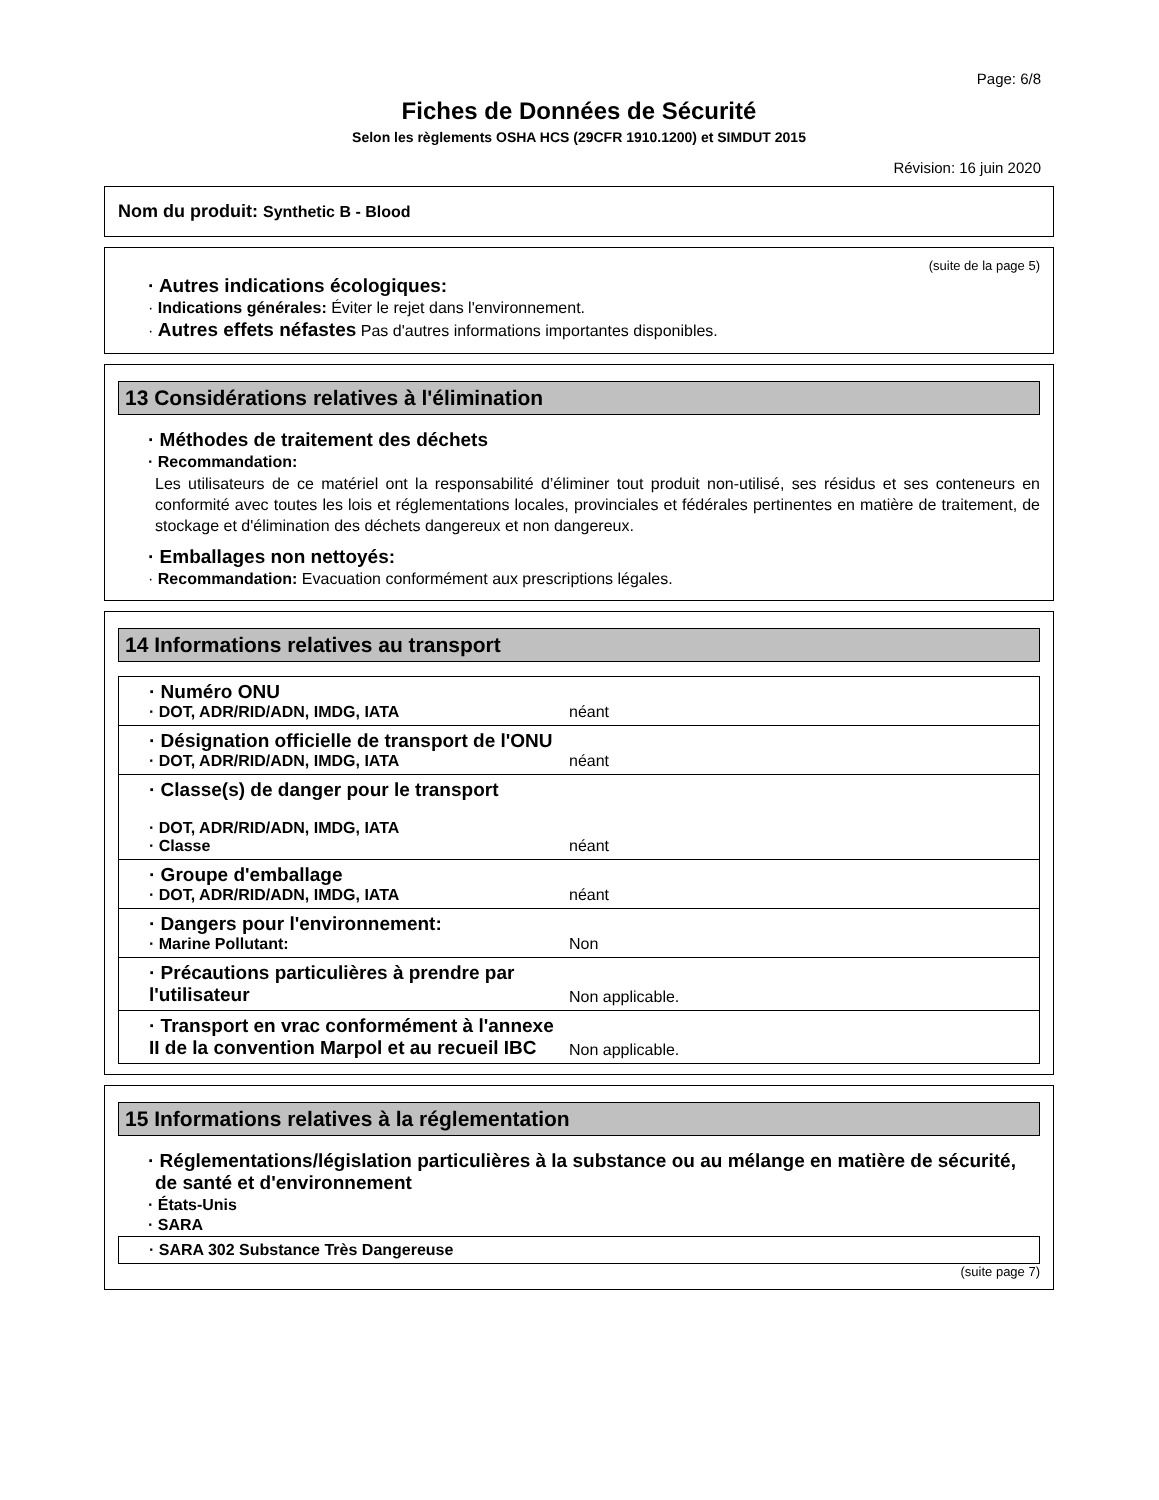Page: 6/8
Fiches de Données de Sécurité
Selon les règlements OSHA HCS (29CFR 1910.1200) et SIMDUT 2015
Révision: 16 juin 2020
Nom du produit: Synthetic B - Blood
(suite de la page 5)
· Autres indications écologiques:
· Indications générales: Éviter le rejet dans l'environnement.
· Autres effets néfastes Pas d'autres informations importantes disponibles.
13 Considérations relatives à l'élimination
· Méthodes de traitement des déchets
· Recommandation:
Les utilisateurs de ce matériel ont la responsabilité d’éliminer tout produit non-utilisé, ses résidus et ses conteneurs en conformité avec toutes les lois et réglementations locales, provinciales et fédérales pertinentes en matière de traitement, de stockage et d'élimination des déchets dangereux et non dangereux.
· Emballages non nettoyés:
· Recommandation: Evacuation conformément aux prescriptions légales.
14 Informations relatives au transport
| · Numéro ONU · DOT, ADR/RID/ADN, IMDG, IATA | néant |
| · Désignation officielle de transport de l'ONU · DOT, ADR/RID/ADN, IMDG, IATA | néant |
| · Classe(s) de danger pour le transport · DOT, ADR/RID/ADN, IMDG, IATA · Classe | néant |
| · Groupe d'emballage · DOT, ADR/RID/ADN, IMDG, IATA | néant |
| · Dangers pour l'environnement: · Marine Pollutant: | Non |
| · Précautions particulières à prendre par l'utilisateur | Non applicable. |
| · Transport en vrac conformément à l'annexe II de la convention Marpol et au recueil IBC | Non applicable. |
15 Informations relatives à la réglementation
· Réglementations/législation particulières à la substance ou au mélange en matière de sécurité, de santé et d'environnement
· États-Unis
· SARA
| · SARA 302 Substance Très Dangereuse |
(suite page 7)